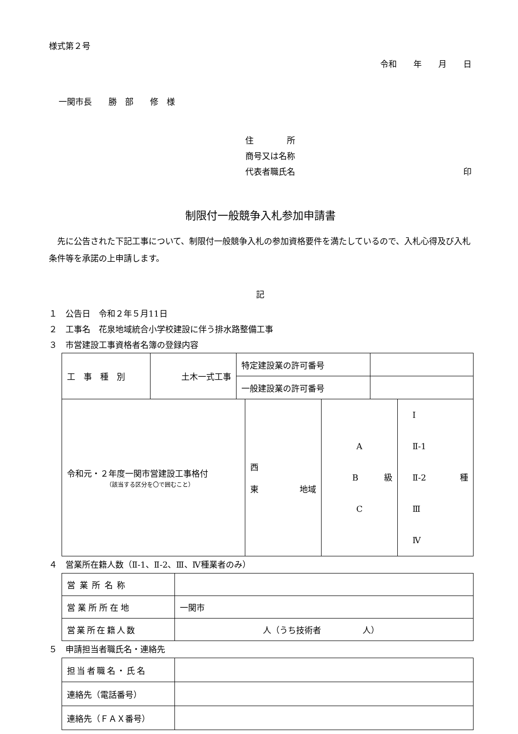様式第２号
令和　　年　　月　　日
一関市長　　勝　部　　修　様
住　　　　所
商号又は名称
代表者職氏名 印
制限付一般競争入札参加申請書
先に公告された下記工事について、制限付一般競争入札の参加資格要件を満たしているので、入札心得及び入札条件等を承諾の上申請します。
記
１　公告日　令和２年５月11日
２　工事名　花泉地域統合小学校建設に伴う排水路整備工事
３　市営建設工事資格者名簿の登録内容
| 工 事 種 別 | 土木一式工事 | 特定建設業の許可番号 | |
| | | 一般建設業の許可番号 | |
| 令和元・２年度一関市営建設工事格付 （該当する区分を〇で囲むこと） | 西 東 地域 | A B 級 C | Ⅰ Ⅱ-1 Ⅱ-2 種 Ⅲ Ⅳ |
４　営業所在籍人数（Ⅱ-1、Ⅱ-2、Ⅲ、Ⅳ種業者のみ）
| 営業所名称 | |
| 営業所所在地 | 一関市 |
| 営業所在籍人数 | 人（うち技術者 人） |
５　申請担当者職氏名・連絡先
| 担当者職名・氏名 | |
| 連絡先（電話番号） | |
| 連絡先（ＦＡＸ番号） | |